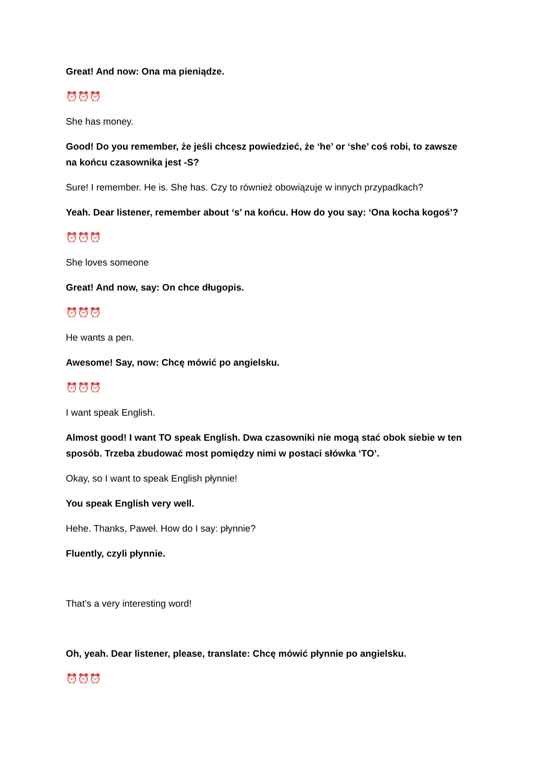Great! And now: Ona ma pieniądze.
⏰⏰⏰
She has money.
Good! Do you remember, że jeśli chcesz powiedzieć, że ‘he’ or ‘she’ coś robi, to zawsze na końcu czasownika jest -S?
Sure! I remember. He is. She has. Czy to również obowiązuje w innych przypadkach?
Yeah. Dear listener, remember about ‘s’ na końcu. How do you say: ‘Ona kocha kogoś’?
⏰⏰⏰
She loves someone
Great! And now, say: On chce długopis.
⏰⏰⏰
He wants a pen.
Awesome! Say, now: Chcę mówić po angielsku.
⏰⏰⏰
I want speak English.
Almost good! I want TO speak English. Dwa czasowniki nie mogą stać obok siebie w ten sposób. Trzeba zbudować most pomiędzy nimi w postaci słówka ‘TO’.
Okay, so I want to speak English płynnie!
You speak English very well.
Hehe. Thanks, Paweł. How do I say: płynnie?
Fluently, czyli płynnie.
That’s a very interesting word!
Oh, yeah. Dear listener, please, translate: Chcę mówić płynnie po angielsku.
⏰⏰⏰